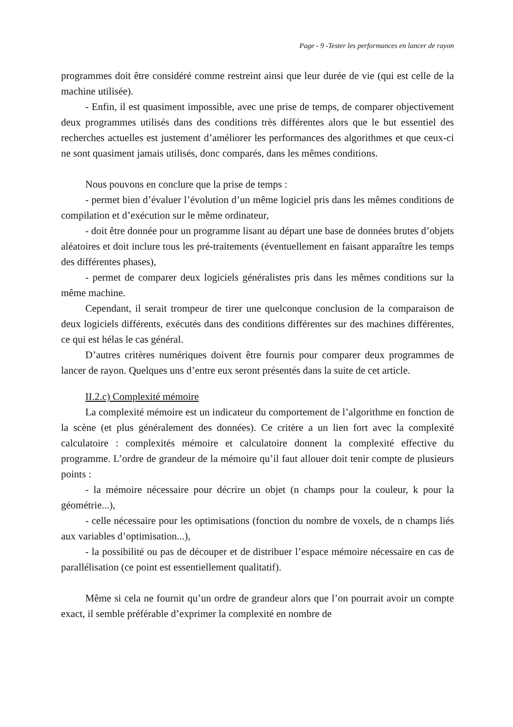Page - 9 -Tester les performances en lancer de rayon
programmes doit être considéré comme restreint ainsi que leur durée de vie (qui est celle de la machine utilisée).
- Enfin, il est quasiment impossible, avec une prise de temps, de comparer objectivement deux programmes utilisés dans des conditions très différentes alors que le but essentiel des recherches actuelles est justement d’améliorer les performances des algorithmes et que ceux-ci ne sont quasiment jamais utilisés, donc comparés, dans les mêmes conditions.
Nous pouvons en conclure que la prise de temps :
- permet bien d’évaluer l’évolution d’un même logiciel pris dans les mêmes conditions de compilation et d’exécution sur le même ordinateur,
- doit être donnée pour un programme lisant au départ une base de données brutes d’objets aléatoires et doit inclure tous les pré-traitements (éventuellement en faisant apparaître les temps des différentes phases),
- permet de comparer deux logiciels généralistes pris dans les mêmes conditions sur la même machine.
Cependant, il serait trompeur de tirer une quelconque conclusion de la comparaison de deux logiciels différents, exécutés dans des conditions différentes sur des machines différentes, ce qui est hélas le cas général.
D’autres critères numériques doivent être fournis pour comparer deux programmes de lancer de rayon. Quelques uns d’entre eux seront présentés dans la suite de cet article.
II.2.c) Complexité mémoire
La complexité mémoire est un indicateur du comportement de l’algorithme en fonction de la scène (et plus généralement des données). Ce critère a un lien fort avec la complexité calculatoire : complexités mémoire et calculatoire donnent la complexité effective du programme. L’ordre de grandeur de la mémoire qu’il faut allouer doit tenir compte de plusieurs points :
- la mémoire nécessaire pour décrire un objet (n champs pour la couleur, k pour la géométrie...),
- celle nécessaire pour les optimisations (fonction du nombre de voxels, de n champs liés aux variables d’optimisation...),
- la possibilité ou pas de découper et de distribuer l’espace mémoire nécessaire en cas de parallélisation (ce point est essentiellement qualitatif).
Même si cela ne fournit qu’un ordre de grandeur alors que l’on pourrait avoir un compte exact, il semble préférable d’exprimer la complexité en nombre de